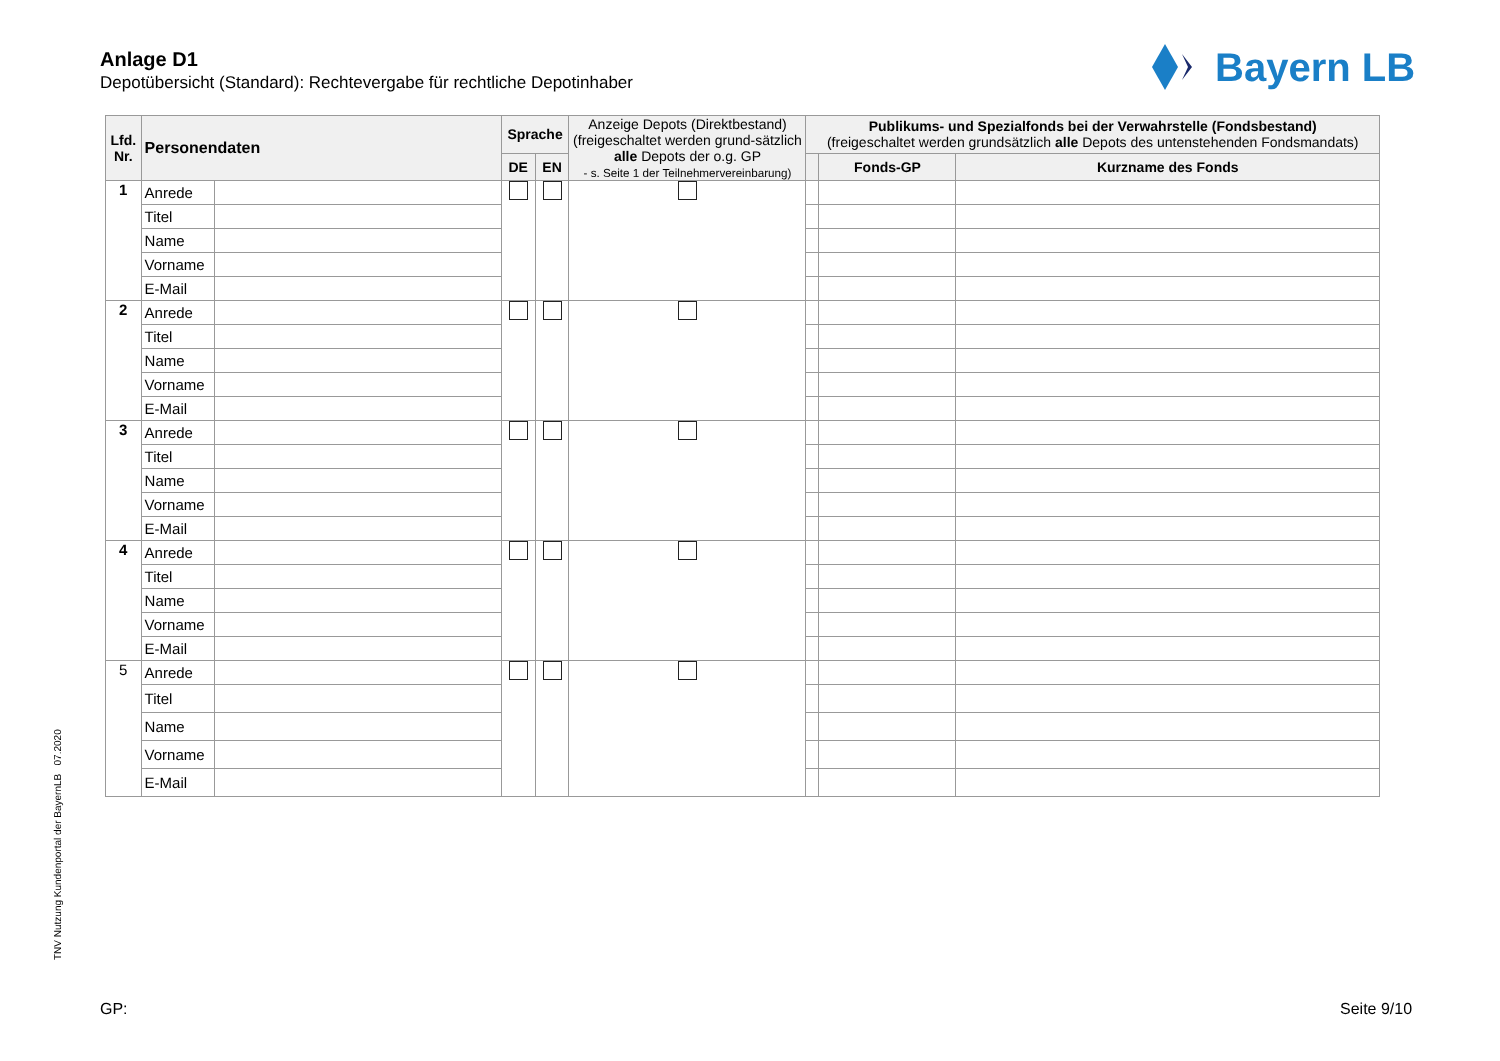Anlage D1
Depotübersicht (Standard): Rechtevergabe für rechtliche Depotinhaber
Bayern LB
| Lfd. Nr. | Personendaten | | Sprache | | Anzeige Depots (Direktbestand) (freigeschaltet werden grund-sätzlich alle Depots der o.g. GP - s. Seite 1 der Teilnehmervereinbarung) | Publikums- und Spezialfonds bei der Verwahrstelle (Fondsbestand) (freigeschaltet werden grundsätzlich alle Depots des untenstehenden Fondsmandats) | | |
| --- | --- | --- | --- | --- | --- | --- | --- | --- |
| | | | DE | EN | | | Fonds-GP | Kurzname des Fonds |
| 1 | Anrede | | | | | | | |
| | Titel | | | | | | | |
| | Name | | | | | | | |
| | Vorname | | | | | | | |
| | E-Mail | | | | | | | |
| 2 | Anrede | | | | | | | |
| | Titel | | | | | | | |
| | Name | | | | | | | |
| | Vorname | | | | | | | |
| | E-Mail | | | | | | | |
| 3 | Anrede | | | | | | | |
| | Titel | | | | | | | |
| | Name | | | | | | | |
| | Vorname | | | | | | | |
| | E-Mail | | | | | | | |
| 4 | Anrede | | | | | | | |
| | Titel | | | | | | | |
| | Name | | | | | | | |
| | Vorname | | | | | | | |
| | E-Mail | | | | | | | |
| 5 | Anrede | | | | | | | |
| | Titel | | | | | | | |
| | Name | | | | | | | |
| | Vorname | | | | | | | |
| | E-Mail | | | | | | | |
TNV Nutzung Kundenportal der BayernLB 07.2020
GP: Seite 9/10